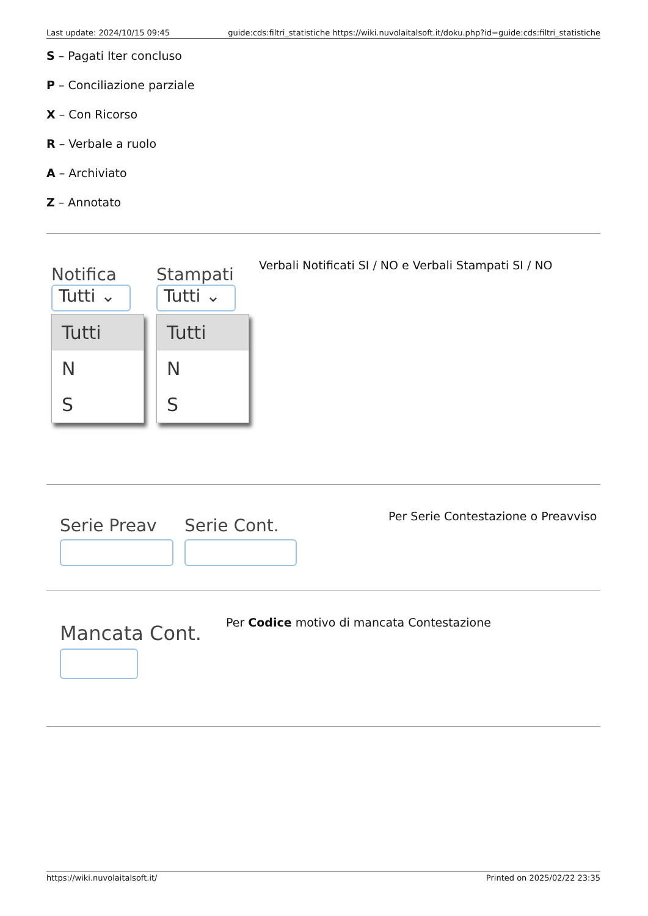Last update: 2024/10/15 09:45 guide:cds:filtri_statistiche https://wiki.nuvolaitalsoft.it/doku.php?id=guide:cds:filtri_statistiche
S – Pagati Iter concluso
P – Conciliazione parziale
X – Con Ricorso
R – Verbale a ruolo
A – Archiviato
Z – Annotato
Notifica
Tutti ⌄
Tutti
N
S
Stampati
Tutti ⌄
Tutti
N
S
Verbali Notificati SI / NO e Verbali Stampati SI / NO
Serie Preav Serie Cont.
Per Serie Contestazione o Preavviso
Mancata Cont.
Per Codice motivo di mancata Contestazione
https://wiki.nuvolaitalsoft.it/ Printed on 2025/02/22 23:35